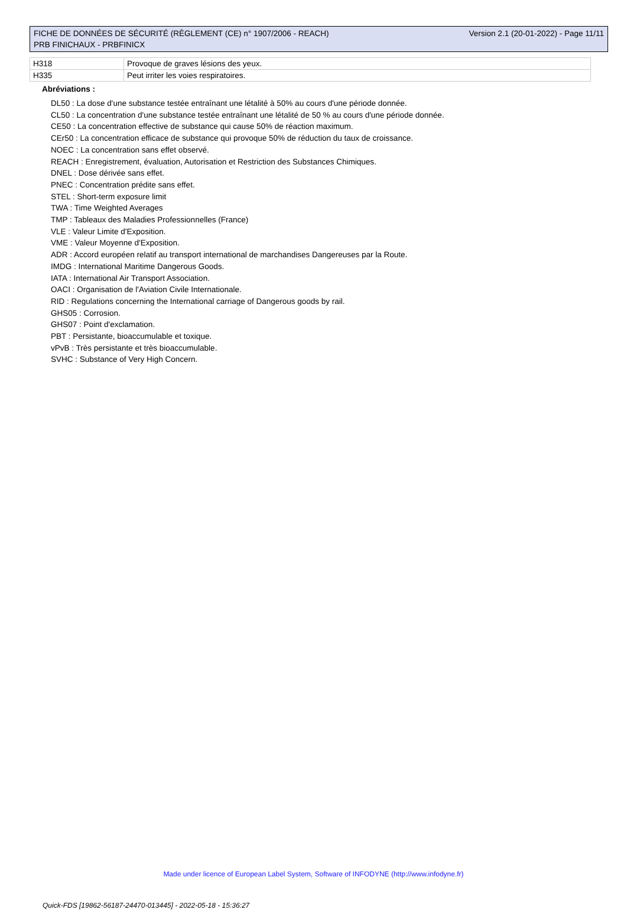FICHE DE DONNÉES DE SÉCURITÉ (RÈGLEMENT (CE) n° 1907/2006 - REACH)
PRB FINICHAUX - PRBFINICX
Version 2.1 (20-01-2022) - Page 11/11
| H318 | Provoque de graves lésions des yeux. |
| H335 | Peut irriter les voies respiratoires. |
Abréviations :
DL50 : La dose d'une substance testée entraînant une létalité à 50% au cours d'une période donnée.
CL50 : La concentration d'une substance testée entraînant une létalité de 50 % au cours d'une période donnée.
CE50 : La concentration effective de substance qui cause 50% de réaction maximum.
CEr50 : La concentration efficace de substance qui provoque 50% de réduction du taux de croissance.
NOEC : La concentration sans effet observé.
REACH : Enregistrement, évaluation, Autorisation et Restriction des Substances Chimiques.
DNEL : Dose dérivée sans effet.
PNEC : Concentration prédite sans effet.
STEL : Short-term exposure limit
TWA : Time Weighted Averages
TMP : Tableaux des Maladies Professionnelles (France)
VLE : Valeur Limite d'Exposition.
VME : Valeur Moyenne d'Exposition.
ADR : Accord européen relatif au transport international de marchandises Dangereuses par la Route.
IMDG : International Maritime Dangerous Goods.
IATA : International Air Transport Association.
OACI : Organisation de l'Aviation Civile Internationale.
RID : Regulations concerning the International carriage of Dangerous goods by rail.
GHS05 : Corrosion.
GHS07 : Point d'exclamation.
PBT : Persistante, bioaccumulable et toxique.
vPvB : Très persistante et très bioaccumulable.
SVHC : Substance of Very High Concern.
Made under licence of European Label System, Software of INFODYNE (http://www.infodyne.fr)
Quick-FDS [19862-56187-24470-013445] - 2022-05-18 - 15:36:27